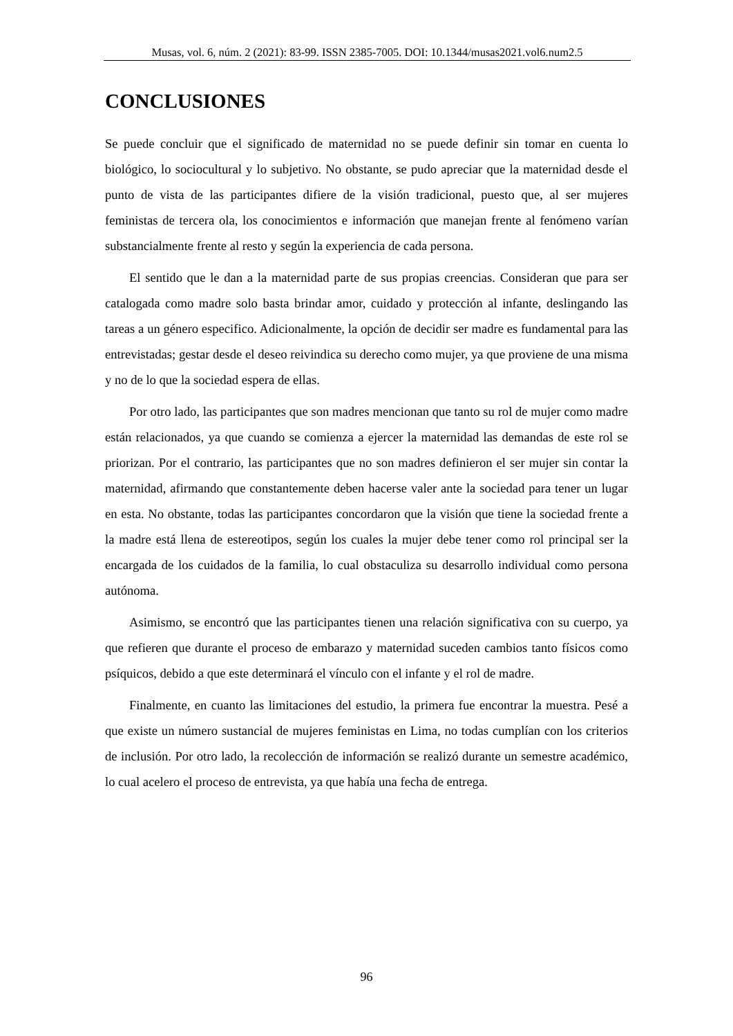Musas, vol. 6, núm. 2 (2021): 83-99. ISSN 2385-7005. DOI: 10.1344/musas2021.vol6.num2.5
CONCLUSIONES
Se puede concluir que el significado de maternidad no se puede definir sin tomar en cuenta lo biológico, lo sociocultural y lo subjetivo. No obstante, se pudo apreciar que la maternidad desde el punto de vista de las participantes difiere de la visión tradicional, puesto que, al ser mujeres feministas de tercera ola, los conocimientos e información que manejan frente al fenómeno varían substancialmente frente al resto y según la experiencia de cada persona.
El sentido que le dan a la maternidad parte de sus propias creencias. Consideran que para ser catalogada como madre solo basta brindar amor, cuidado y protección al infante, deslingando las tareas a un género especifico. Adicionalmente, la opción de decidir ser madre es fundamental para las entrevistadas; gestar desde el deseo reivindica su derecho como mujer, ya que proviene de una misma y no de lo que la sociedad espera de ellas.
Por otro lado, las participantes que son madres mencionan que tanto su rol de mujer como madre están relacionados, ya que cuando se comienza a ejercer la maternidad las demandas de este rol se priorizan. Por el contrario, las participantes que no son madres definieron el ser mujer sin contar la maternidad, afirmando que constantemente deben hacerse valer ante la sociedad para tener un lugar en esta. No obstante, todas las participantes concordaron que la visión que tiene la sociedad frente a la madre está llena de estereotipos, según los cuales la mujer debe tener como rol principal ser la encargada de los cuidados de la familia, lo cual obstaculiza su desarrollo individual como persona autónoma.
Asimismo, se encontró que las participantes tienen una relación significativa con su cuerpo, ya que refieren que durante el proceso de embarazo y maternidad suceden cambios tanto físicos como psíquicos, debido a que este determinará el vínculo con el infante y el rol de madre.
Finalmente, en cuanto las limitaciones del estudio, la primera fue encontrar la muestra. Pesé a que existe un número sustancial de mujeres feministas en Lima, no todas cumplían con los criterios de inclusión. Por otro lado, la recolección de información se realizó durante un semestre académico, lo cual acelero el proceso de entrevista, ya que había una fecha de entrega.
96